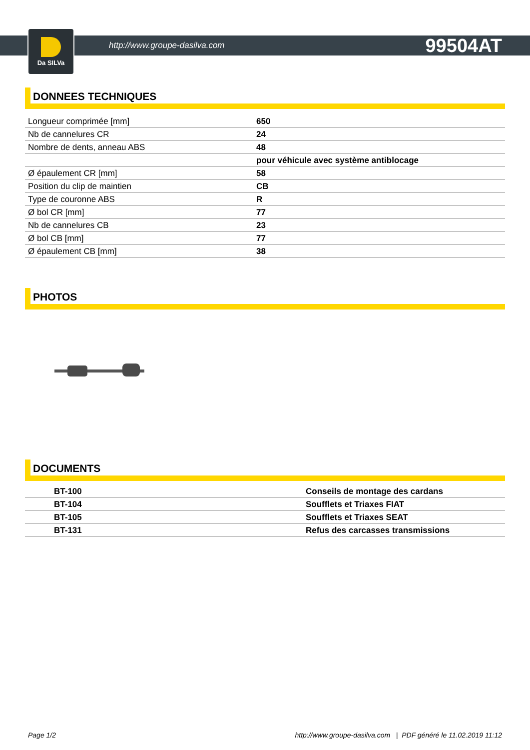http://www.groupe-dasilva.com 99504AT
Da SILVa
DONNEES TECHNIQUES
| Longueur comprimée [mm] | 650 |
| Nb de cannelures CR | 24 |
| Nombre de dents, anneau ABS | 48 |
| | pour véhicule avec système antiblocage |
| Ø épaulement CR [mm] | 58 |
| Position du clip de maintien | CB |
| Type de couronne ABS | R |
| Ø bol CR [mm] | 77 |
| Nb de cannelures CB | 23 |
| Ø bol CB [mm] | 77 |
| Ø épaulement CB [mm] | 38 |
PHOTOS
DOCUMENTS
| | BT-100 | Conseils de montage des cardans |
| | BT-104 | Soufflets et Triaxes FIAT |
| | BT-105 | Soufflets et Triaxes SEAT |
| | BT-131 | Refus des carcasses transmissions |
Page 1/2 http://www.groupe-dasilva.com | PDF généré le 11.02.2019 11:12